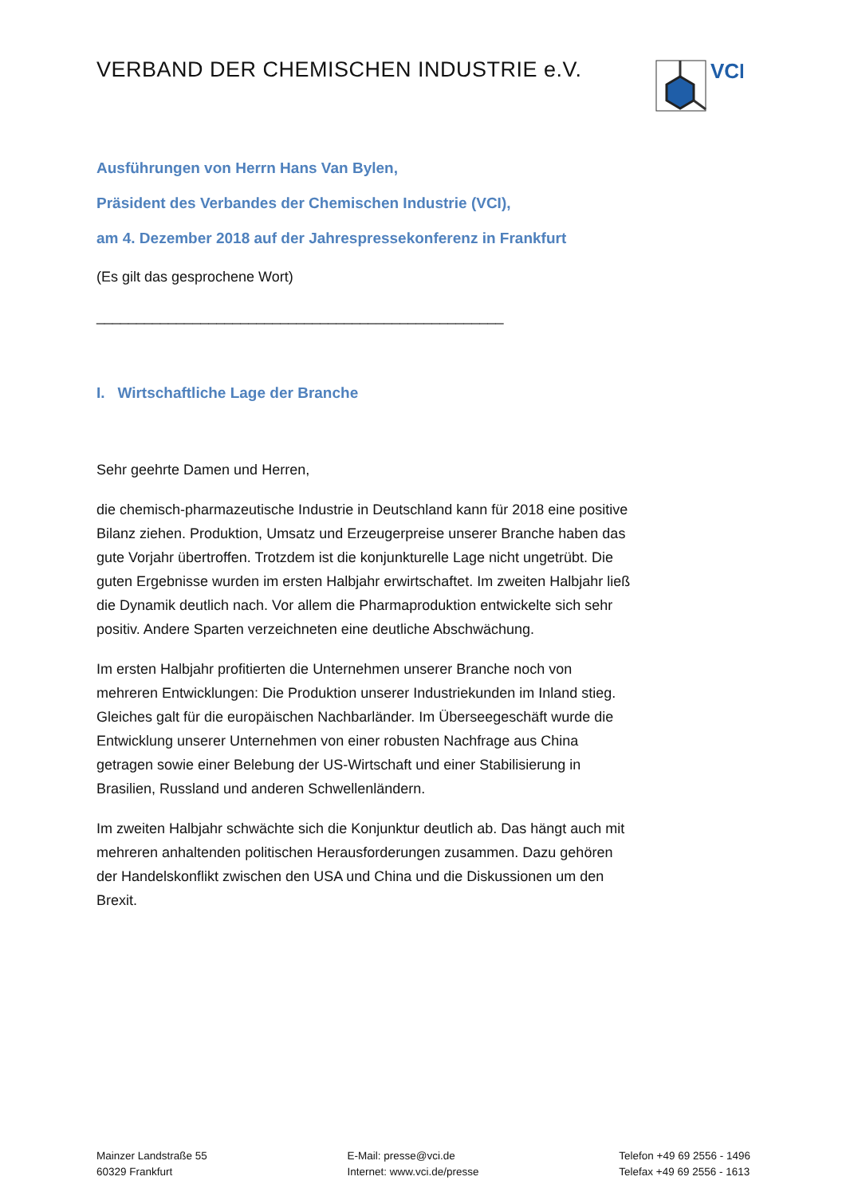VERBAND DER CHEMISCHEN INDUSTRIE e.V.
VCI
Ausführungen von Herrn Hans Van Bylen,
Präsident des Verbandes der Chemischen Industrie (VCI),
am 4. Dezember 2018 auf der Jahrespressekonferenz in Frankfurt
(Es gilt das gesprochene Wort)
___________________________________________________
I. Wirtschaftliche Lage der Branche
Sehr geehrte Damen und Herren,
die chemisch-pharmazeutische Industrie in Deutschland kann für 2018 eine positive Bilanz ziehen. Produktion, Umsatz und Erzeugerpreise unserer Branche haben das gute Vorjahr übertroffen. Trotzdem ist die konjunkturelle Lage nicht ungetrübt. Die guten Ergebnisse wurden im ersten Halbjahr erwirtschaftet. Im zweiten Halbjahr ließ die Dynamik deutlich nach. Vor allem die Pharmaproduktion entwickelte sich sehr positiv. Andere Sparten verzeichneten eine deutliche Abschwächung.
Im ersten Halbjahr profitierten die Unternehmen unserer Branche noch von mehreren Entwicklungen: Die Produktion unserer Industriekunden im Inland stieg. Gleiches galt für die europäischen Nachbarländer. Im Überseegeschäft wurde die Entwicklung unserer Unternehmen von einer robusten Nachfrage aus China getragen sowie einer Belebung der US-Wirtschaft und einer Stabilisierung in Brasilien, Russland und anderen Schwellenländern.
Im zweiten Halbjahr schwächte sich die Konjunktur deutlich ab. Das hängt auch mit mehreren anhaltenden politischen Herausforderungen zusammen. Dazu gehören der Handelskonflikt zwischen den USA und China und die Diskussionen um den Brexit.
Mainzer Landstraße 55
60329 Frankfurt
E-Mail: presse@vci.de
Internet: www.vci.de/presse
Telefon +49 69 2556 - 1496
Telefax +49 69 2556 - 1613